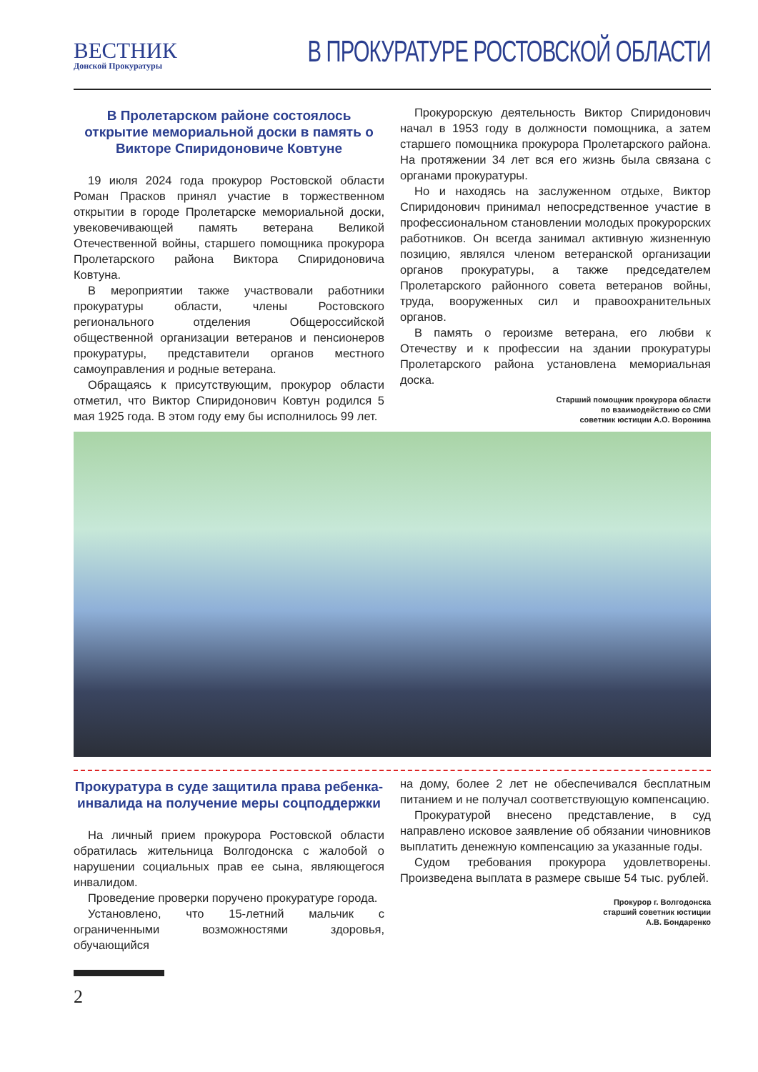ВЕСТНИК
Донской Прокуратуры
В ПРОКУРАТУРЕ РОСТОВСКОЙ ОБЛАСТИ
В Пролетарском районе состоялось открытие мемориальной доски в память о Викторе Спиридоновиче Ковтуне
19 июля 2024 года прокурор Ростовской области Роман Прасков принял участие в торжественном открытии в городе Пролетарске мемориальной доски, увековечивающей память ветерана Великой Отечественной войны, старшего помощника прокурора Пролетарского района Виктора Спиридоновича Ковтуна.
В мероприятии также участвовали работники прокуратуры области, члены Ростовского регионального отделения Общероссийской общественной организации ветеранов и пенсионеров прокуратуры, представители органов местного самоуправления и родные ветерана.
Обращаясь к присутствующим, прокурор области отметил, что Виктор Спиридонович Ковтун родился 5 мая 1925 года. В этом году ему бы исполнилось 99 лет.
Прокурорскую деятельность Виктор Спиридонович начал в 1953 году в должности помощника, а затем старшего помощника прокурора Пролетарского района. На протяжении 34 лет вся его жизнь была связана с органами прокуратуры.
Но и находясь на заслуженном отдыхе, Виктор Спиридонович принимал непосредственное участие в профессиональном становлении молодых прокурорских работников. Он всегда занимал активную жизненную позицию, являлся членом ветеранской организации органов прокуратуры, а также председателем Пролетарского районного совета ветеранов войны, труда, вооруженных сил и правоохранительных органов.
В память о героизме ветерана, его любви к Отечеству и к профессии на здании прокуратуры Пролетарского района установлена мемориальная доска.
Старший помощник прокурора области
по взаимодействию со СМИ
советник юстиции А.О. Воронина
Прокуратура в суде защитила права ребенка-инвалида на получение меры соцподдержки
На личный прием прокурора Ростовской области обратилась жительница Волгодонска с жалобой о нарушении социальных прав ее сына, являющегося инвалидом.
Проведение проверки поручено прокуратуре города.
Установлено, что 15-летний мальчик с ограниченными возможностями здоровья, обучающийся
на дому, более 2 лет не обеспечивался бесплатным питанием и не получал соответствующую компенсацию.
Прокуратурой внесено представление, в суд направлено исковое заявление об обязании чиновников выплатить денежную компенсацию за указанные годы.
Судом требования прокурора удовлетворены. Произведена выплата в размере свыше 54 тыс. рублей.
Прокурор г. Волгодонска
старший советник юстиции
А.В. Бондаренко
2